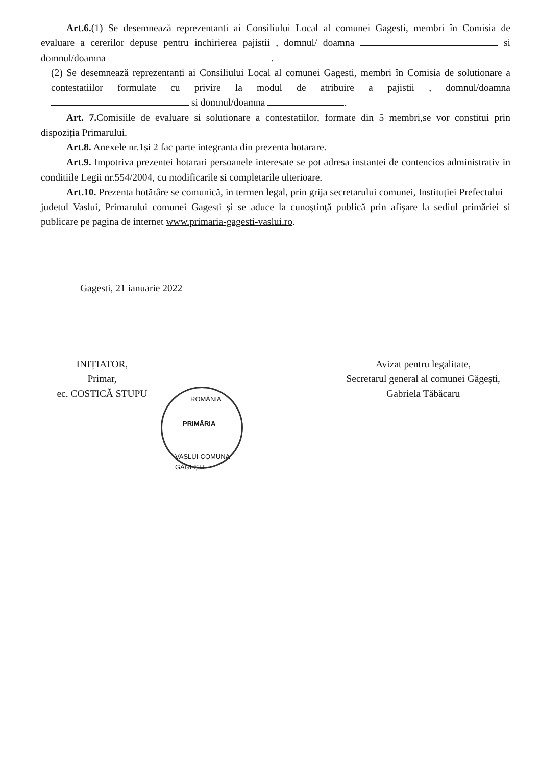Art.6.(1) Se desemnează reprezentanti ai Consiliului Local al comunei Gagesti, membri în Comisia de evaluare a cererilor depuse pentru inchirierea pajistii , domnul/ doamna si domnul/doamna .
(2) Se desemnează reprezentanti ai Consiliului Local al comunei Gagesti, membri în Comisia de solutionare a contestatiilor formulate cu privire la modul de atribuire a pajistii , domnul/doamna si domnul/doamna .
Art. 7. Comisiile de evaluare si solutionare a contestatiilor, formate din 5 membri,se vor constitui prin dispoziția Primarului.
Art.8. Anexele nr.1și 2 fac parte integranta din prezenta hotarare.
Art.9. Impotriva prezentei hotarari persoanele interesate se pot adresa instantei de contencios administrativ in conditiile Legii nr.554/2004, cu modificarile si completarile ulterioare.
Art.10. Prezenta hotărâre se comunică, in termen legal, prin grija secretarului comunei, Instituției Prefectului –judetul Vaslui, Primarului comunei Gagesti şi se aduce la cunoştinţă publică prin afişare la sediul primăriei si publicare pe pagina de internet www.primaria-gagesti-vaslui.ro.
Gagesti, 21 ianuarie 2022
INIȚIATOR,
Primar,
ec. COSTICĂ STUPU
Avizat pentru legalitate,
Secretarul general al comunei Găgești,
Gabriela Tăbăcaru
ROMÂNIA
PRIMĂRIA
VASLUI-COMUNA GĂGEȘTI